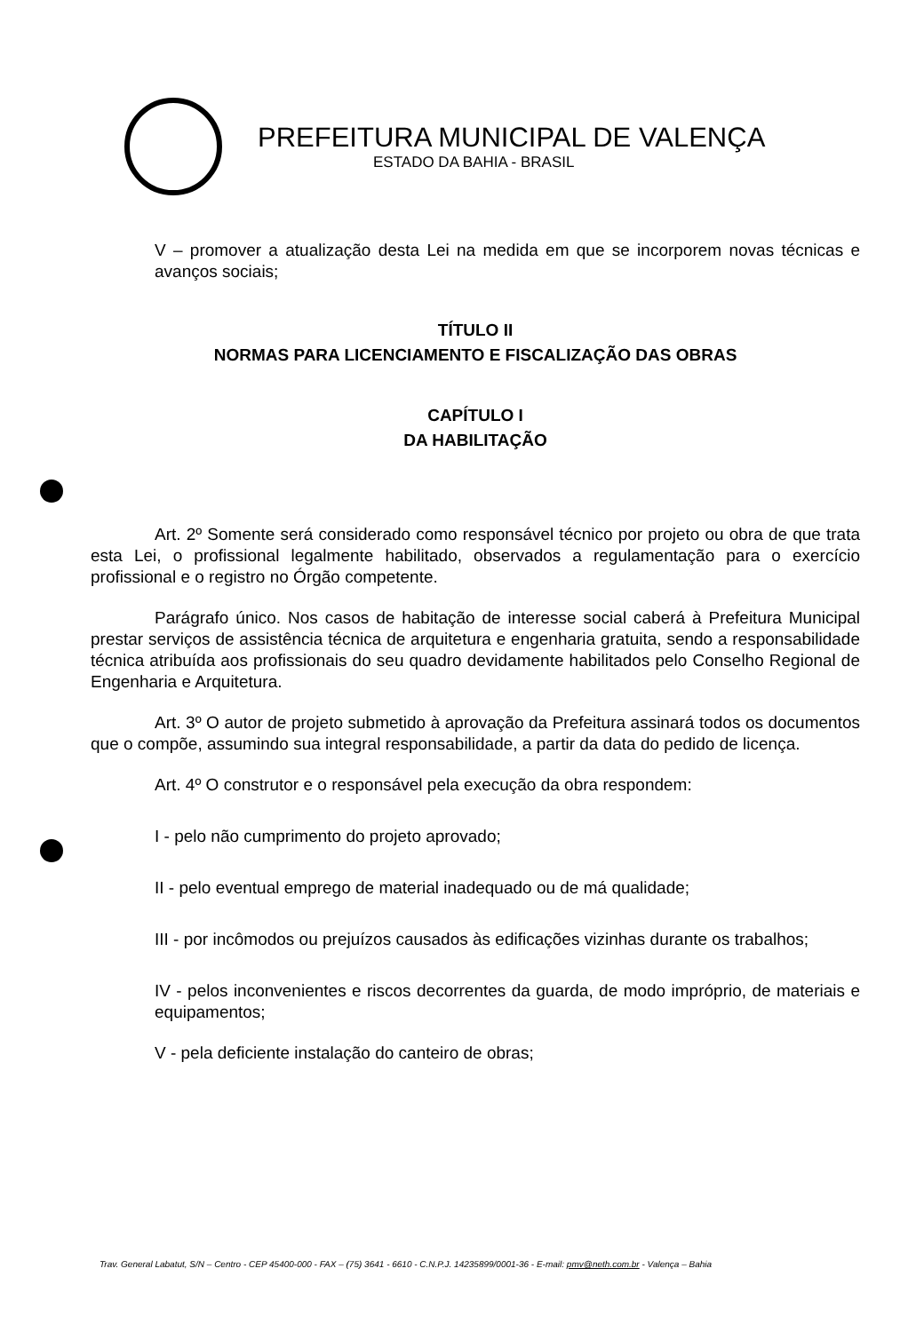PREFEITURA MUNICIPAL DE VALENÇA
ESTADO DA BAHIA - BRASIL
V – promover a atualização desta Lei na medida em que se incorporem novas técnicas e avanços sociais;
TÍTULO II
NORMAS PARA LICENCIAMENTO E FISCALIZAÇÃO DAS OBRAS
CAPÍTULO I
DA HABILITAÇÃO
Art. 2º Somente será considerado como responsável técnico por projeto ou obra de que trata esta Lei, o profissional legalmente habilitado, observados a regulamentação para o exercício profissional e o registro no Órgão competente.
Parágrafo único. Nos casos de habitação de interesse social caberá à Prefeitura Municipal prestar serviços de assistência técnica de arquitetura e engenharia gratuita, sendo a responsabilidade técnica atribuída aos profissionais do seu quadro devidamente habilitados pelo Conselho Regional de Engenharia e Arquitetura.
Art. 3º O autor de projeto submetido à aprovação da Prefeitura assinará todos os documentos que o compõe, assumindo sua integral responsabilidade, a partir da data do pedido de licença.
Art. 4º O construtor e o responsável pela execução da obra respondem:
I - pelo não cumprimento do projeto aprovado;
II - pelo eventual emprego de material inadequado ou de má qualidade;
III - por incômodos ou prejuízos causados às edificações vizinhas durante os trabalhos;
IV - pelos inconvenientes e riscos decorrentes da guarda, de modo impróprio, de materiais e equipamentos;
V - pela deficiente instalação do canteiro de obras;
Trav. General Labatut, S/N – Centro - CEP 45400-000 - FAX – (75) 3641 - 6610 - C.N.P.J. 14235899/0001-36 - E-mail: pmv@neth.com.br - Valença – Bahia